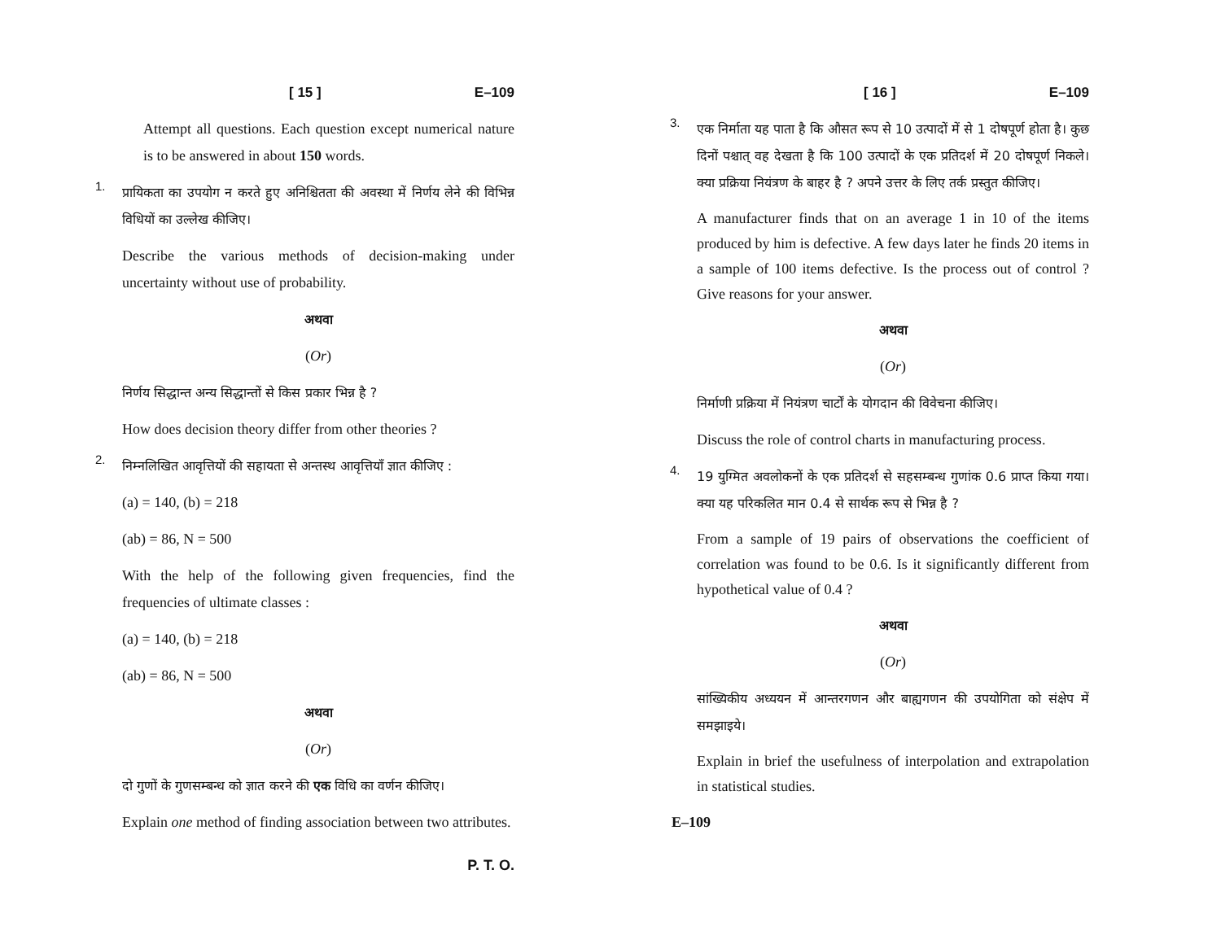[ 15 ] E–109
Attempt all questions. Each question except numerical nature is to be answered in about 150 words.
1.
प्रायिकता का उपयोग न करते हुए अनिश्चितता की अवस्था में निर्णय लेने की विभिन्न विधियों का उल्लेख कीजिए।
Describe the various methods of decision-making under uncertainty without use of probability.
अथवा
(Or)
निर्णय सिद्धान्त अन्य सिद्धान्तों से किस प्रकार भिन्न है ?
How does decision theory differ from other theories ?
2.
निम्नलिखित आवृत्तियों की सहायता से अन्तस्थ आवृत्तियाँ ज्ञात कीजिए :
(a) = 140, (b) = 218
(ab) = 86, N = 500
With the help of the following given frequencies, find the frequencies of ultimate classes :
(a) = 140, (b) = 218
(ab) = 86, N = 500
अथवा
(Or)
दो गुणों के गुणसम्बन्ध को ज्ञात करने की एक विधि का वर्णन कीजिए।
Explain one method of finding association between two attributes.
P. T. O.
[ 16 ] E–109
3.
एक निर्माता यह पाता है कि औसत रूप से 10 उत्पादों में से 1 दोषपूर्ण होता है। कुछ दिनों पश्चात् वह देखता है कि 100 उत्पादों के एक प्रतिदर्श में 20 दोषपूर्ण निकले। क्या प्रक्रिया नियंत्रण के बाहर है ? अपने उत्तर के लिए तर्क प्रस्तुत कीजिए।
A manufacturer finds that on an average 1 in 10 of the items produced by him is defective. A few days later he finds 20 items in a sample of 100 items defective. Is the process out of control ? Give reasons for your answer.
अथवा
(Or)
निर्माणी प्रक्रिया में नियंत्रण चार्टों के योगदान की विवेचना कीजिए।
Discuss the role of control charts in manufacturing process.
4.
19 युग्मित अवलोकनों के एक प्रतिदर्श से सहसम्बन्ध गुणांक 0.6 प्राप्त किया गया। क्या यह परिकलित मान 0.4 से सार्थक रूप से भिन्न है ?
From a sample of 19 pairs of observations the coefficient of correlation was found to be 0.6. Is it significantly different from hypothetical value of 0.4 ?
अथवा
(Or)
सांख्यिकीय अध्ययन में आन्तरगणन और बाह्यगणन की उपयोगिता को संक्षेप में समझाइये।
Explain in brief the usefulness of interpolation and extrapolation in statistical studies.
E–109